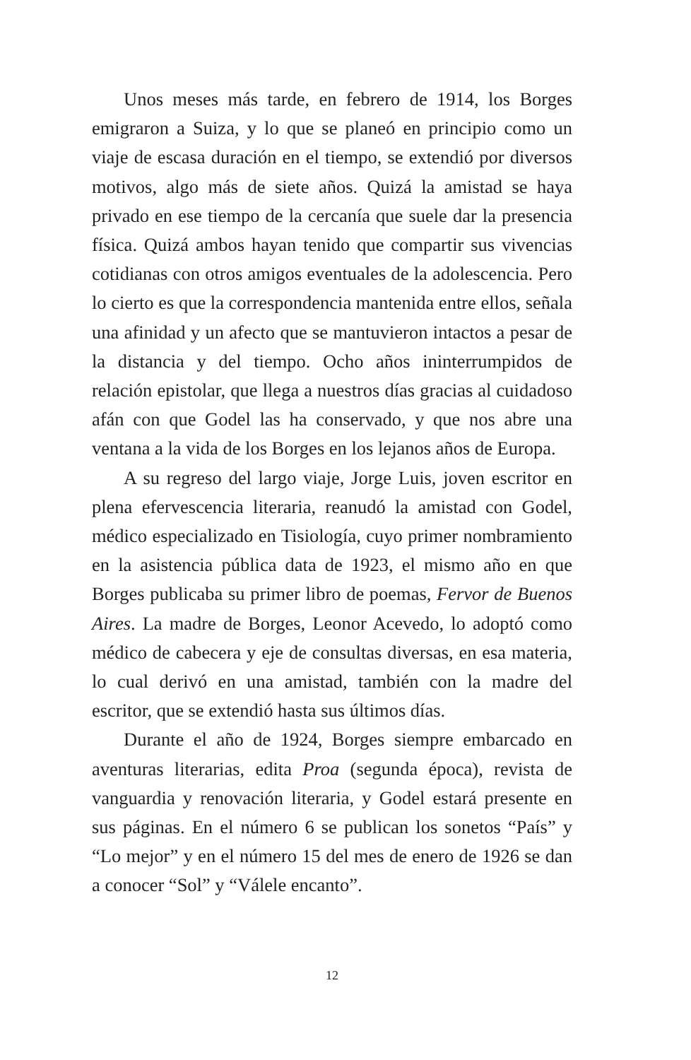Unos meses más tarde, en febrero de 1914, los Borges emigraron a Suiza, y lo que se planeó en principio como un viaje de escasa duración en el tiempo, se extendió por diversos motivos, algo más de siete años. Quizá la amistad se haya privado en ese tiempo de la cercanía que suele dar la presencia física. Quizá ambos hayan tenido que compartir sus vivencias cotidianas con otros amigos eventuales de la adolescencia. Pero lo cierto es que la correspondencia mantenida entre ellos, señala una afinidad y un afecto que se mantuvieron intactos a pesar de la distancia y del tiempo. Ocho años ininterrumpidos de relación epistolar, que llega a nuestros días gracias al cuidadoso afán con que Godel las ha conservado, y que nos abre una ventana a la vida de los Borges en los lejanos años de Europa.
A su regreso del largo viaje, Jorge Luis, joven escritor en plena efervescencia literaria, reanudó la amistad con Godel, médico especializado en Tisiología, cuyo primer nombramiento en la asistencia pública data de 1923, el mismo año en que Borges publicaba su primer libro de poemas, Fervor de Buenos Aires. La madre de Borges, Leonor Acevedo, lo adoptó como médico de cabecera y eje de consultas diversas, en esa materia, lo cual derivó en una amistad, también con la madre del escritor, que se extendió hasta sus últimos días.
Durante el año de 1924, Borges siempre embarcado en aventuras literarias, edita Proa (segunda época), revista de vanguardia y renovación literaria, y Godel estará presente en sus páginas. En el número 6 se publican los sonetos “País” y “Lo mejor” y en el número 15 del mes de enero de 1926 se dan a conocer “Sol” y “Válele encanto”.
12